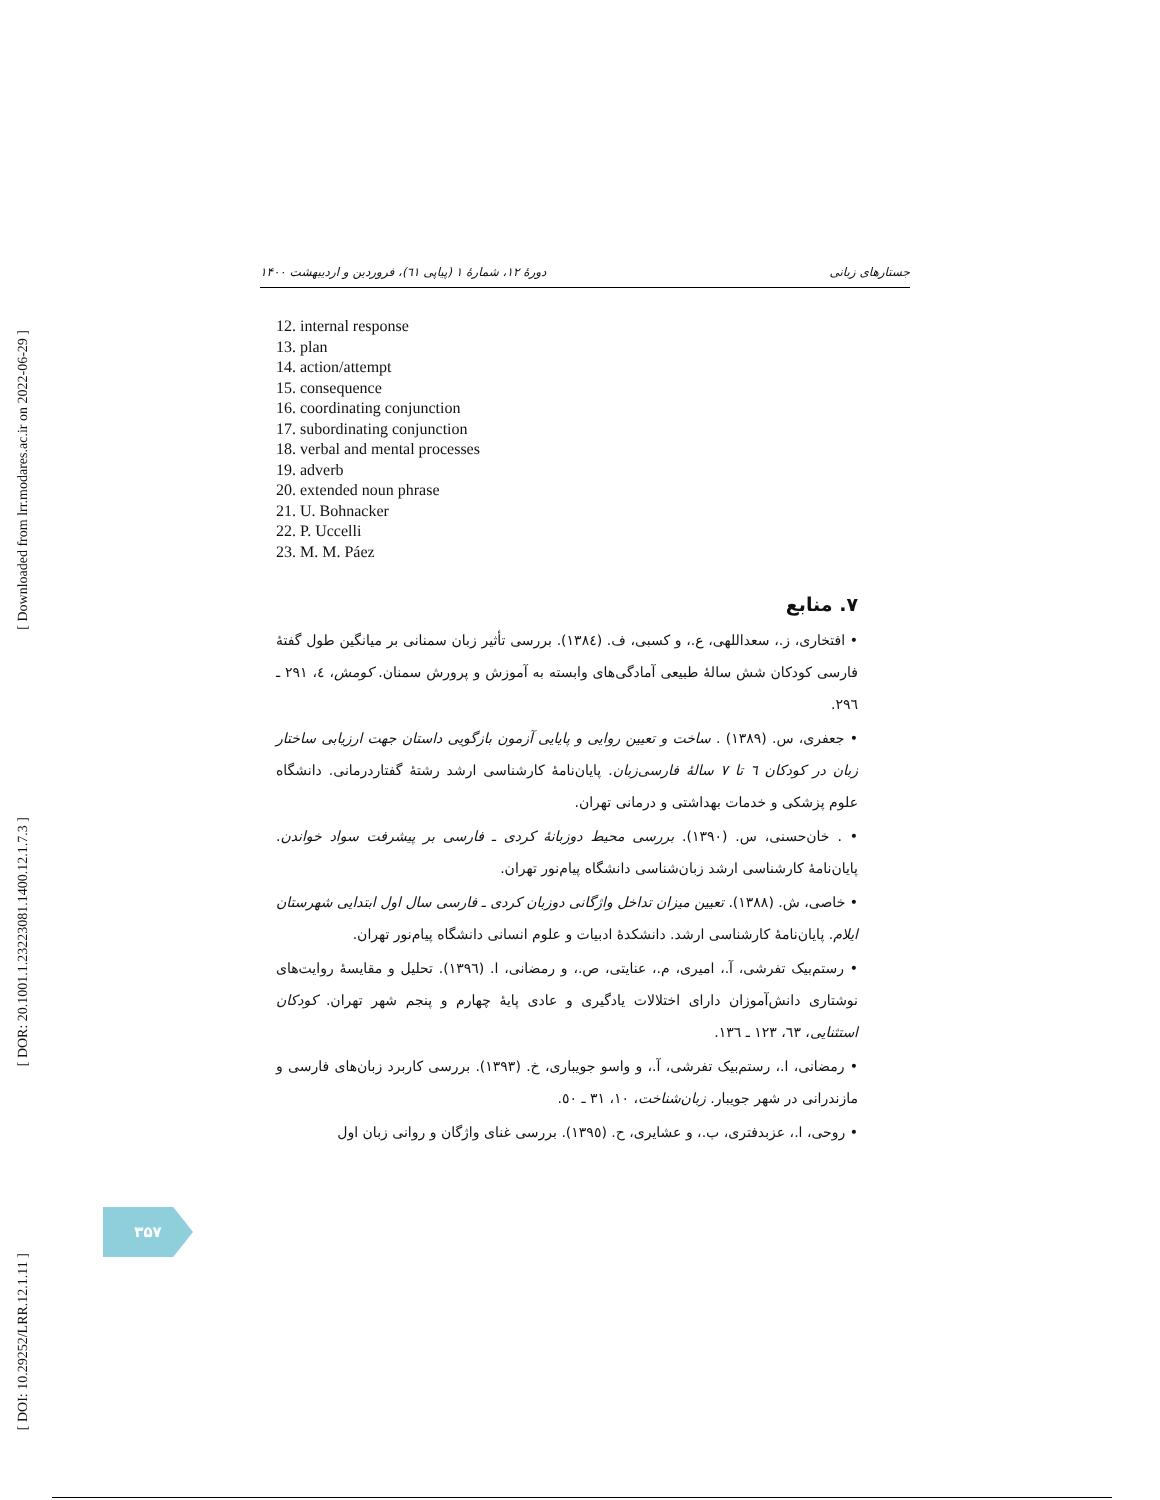[ Downloaded from lrr.modares.ac.ir on 2022-06-29 ]
[ DOR: 20.1001.1.23223081.1400.12.1.7.3 ]
[ DOI: 10.29252/LRR.12.1.11 ]
جستارهای زبانی دورهٔ ۱۲، شمارهٔ ۱ (پیاپی ٦١)، فروردین و اردیبهشت ۱۴۰۰
12. internal response
13. plan
14. action/attempt
15. consequence
16. coordinating conjunction
17. subordinating conjunction
18. verbal and mental processes
19. adverb
20. extended noun phrase
21. U. Bohnacker
22. P. Uccelli
23. M. M. Páez
۷. منابع
• افتخاری، ز.، سعداللهی، ع.، و کسبی، ف. (١٣٨٤). بررسی تأثیر زبان سمنانی بر میانگین طول گفتهٔ فارسی کودکان شش سالهٔ طبیعی آمادگی‌های وابسته به آموزش و پرورش سمنان. کومش، ٤، ٢٩١ ـ ٢٩٦.
• جعفری، س. (١٣٨٩) . ساخت و تعیین روایی و پایایی آزمون بازگویی داستان جهت ارزیابی ساختار زبان در کودکان ٦ تا ٧ سالهٔ فارسی‌زبان. پایان‌نامهٔ کارشناسی ارشد رشتهٔ گفتاردرمانی. دانشگاه علوم پزشکی و خدمات بهداشتی و درمانی تهران.
• . خان‌حسنی، س. (١٣٩٠). بررسی محیط دوزبانهٔ کردی ـ فارسی بر پیشرفت سواد خواندن. پایان‌نامهٔ کارشناسی ارشد زبان‌شناسی دانشگاه پیام‌نور تهران.
• خاصی، ش. (١٣٨٨). تعیین میزان تداخل واژگانی دوزبان کردی ـ فارسی سال اول ابتدایی شهرستان ایلام. پایان‌نامهٔ کارشناسی ارشد. دانشکدهٔ ادبیات و علوم انسانی دانشگاه پیام‌نور تهران.
• رستم‌بیک تفرشی، آ.، امیری، م.، عنایتی، ص.، و رمضانی، ا. (١٣٩٦). تحلیل و مقایسهٔ روایت‌های نوشتاری دانش‌آموزان دارای اختلالات یادگیری و عادی پایهٔ چهارم و پنجم شهر تهران. کودکان استثنایی، ٦٣، ١٢٣ ـ ١٣٦.
• رمضانی، ا.، رستم‌بیک تفرشی، آ.، و واسو جویباری، خ. (١٣٩٣). بررسی کاربرد زبان‌های فارسی و مازندرانی در شهر جویبار. زبان‌شناخت، ١٠، ٣١ ـ ٥٠.
• روحی، ا.، عزبدفتری، ب.، و عشایری، ح. (١٣٩٥). بررسی غنای واژگان و روانی زبان اول
۳۵۷